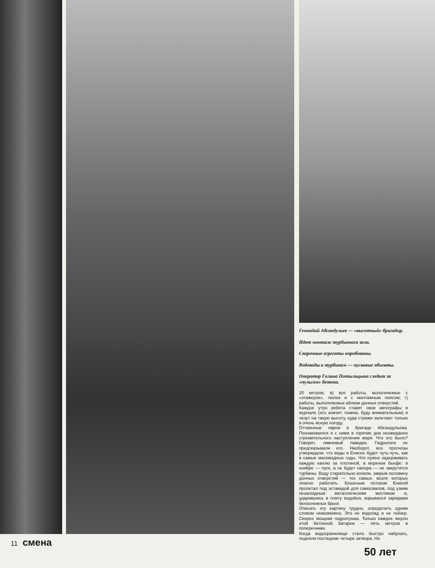Геннадий Абсандульев — «высотный» бригадир.
Идет монтаж турбинного зала.
Сварочные агрегаты опробованы.
Водоводы к турбинам — пусковые объекты.
Оператор Галина Потылицына следит за «пульсом» бетона.
20 метров; в) все работы, выполняемые с «этажерок», люлек и с монтажным поясом; г) работы, выполняемые вблизи донных отверстий.
Каждое утро ребята ставят свои автографы в журнале (это значит: помню, буду внимательным) и лезут на такую высоту, куда стрижи залетают только в очень ясную погоду.
Отчаянные парни в бригаде Абсандульева. Познакомился я с ними в горячие дни неожиданно стремительного наступления моря. Что это было? Говорят, ливневый паводок. Гидрологи не предсказывали его. Наоборот, все прогнозы утверждали, что воды в Енисее будет чуть-чуть, как в самые маловодные годы. Что нужно задерживать каждую каплю за плотиной, в верхнем бьефе: в ноябре — пуск, а не будет напора — не закрутятся турбины. Воду старательно копили, закрыв половину донных отверстий — тех самых, возле которых опасно работать. Бешеным потоком Енисей пролетал под эстакадой для самосвалов, под узким пешеходным металлическим мостиком и, ударившись в плиту водобоя, взрывался зарядами белоснежных брызг.
Описать эту картину трудно, определить одним словом невозможно. Это не водопад и не гейзер. Скорее мощная гидропушка. Только каждое жерло этой бетонной батареи — пять метров в поперечнике.
Когда водохранилище стало быстро набухать, подняли последние четыре затвора. Но
11 смена
50 лет